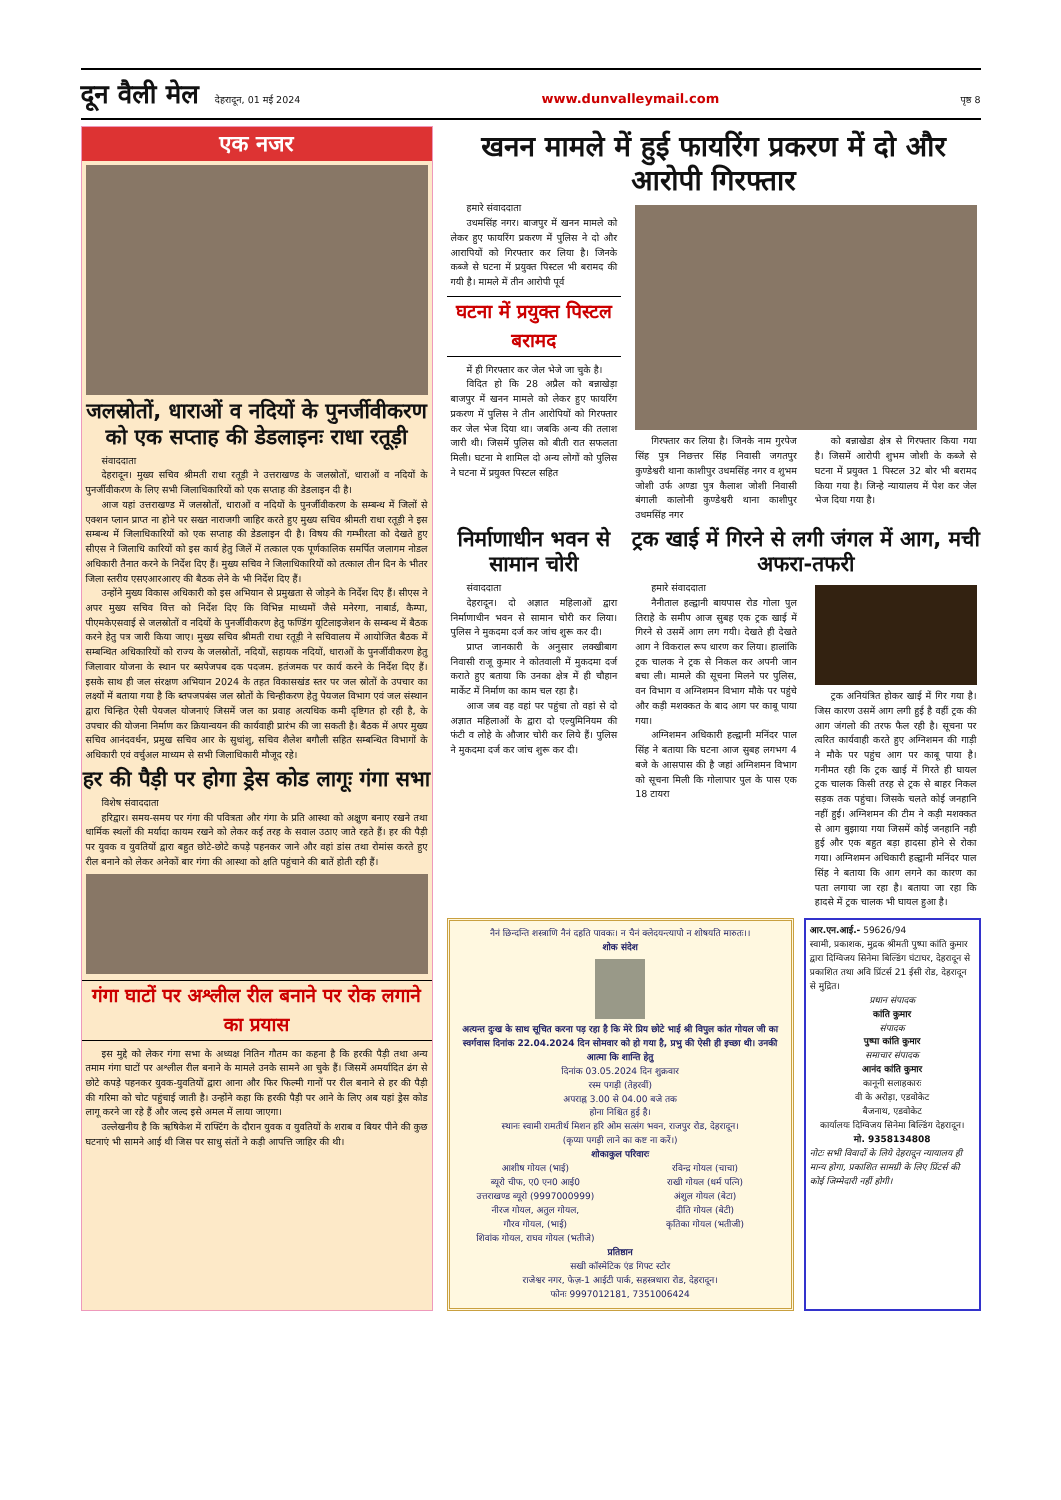दून वैली मेल देहरादून, 01 मई 2024 www.dunvalleymail.com पृष्ठ 8
एक नजर
जलस्रोतों, धाराओं व नदियों के पुनर्जीवीकरण को एक सप्ताह की डेडलाइनः राधा रतूड़ी
संवाददाता
देहरादून। मुख्य सचिव श्रीमती राधा रतूड़ी ने उत्तराखण्ड के जलस्रोतों, धाराओं व नदियों के पुनर्जीवीकरण के लिए सभी जिलाधिकारियों को एक सप्ताह की डेडलाइन दी है।
आज यहां उत्तराखण्ड में जलस्रोतों, धाराओं व नदियों के पुनर्जीवीकरण के सम्बन्ध में जिलों से एक्शन प्लान प्राप्त ना होने पर सख्त नाराजगी जाहिर करते हुए मुख्य सचिव श्रीमती राधा रतूड़ी ने इस सम्बन्ध में जिलाधिकारियों को एक सप्ताह की डेडलाइन दी है। विषय की गम्भीरता को देखते हुए सीएस ने जिलाधि कारियों को इस कार्य हेतु जिलें में तत्काल एक पूर्णकालिक समर्पित जलागम नोडल अधिकारी तैनात करने के निर्देश दिए हैं। मुख्य सचिव ने जिलाधिकारियों को तत्काल तीन दिन के भीतर जिला स्तरीय एसएआरआरए की बैठक लेने के भी निर्देश दिए हैं।
उन्होंने मुख्य विकास अधिकारी को इस अभियान से प्रमुखता से जोड़ने के निर्देश दिए हैं। सीएस ने अपर मुख्य सचिव वित्त को निर्देश दिए कि विभिन्न माध्यमों जैसे मनेरगा, नाबार्ड, कैम्पा, पीएमकेएसवाई से जलस्रोतों व नदियों के पुनर्जीवीकरण हेतु फण्डिंग यूटिलाइजेशन के सम्बन्ध में बैठक करने हेतु पत्र जारी किया जाए। मुख्य सचिव श्रीमती राधा रतूड़ी ने सचिवालय में आयोजित बैठक में सम्बन्धित अधिकारियों को राज्य के जलस्रोतों, नदियों, सहायक नदियों, धाराओं के पुनर्जीवीकरण हेतु जिलावार योजना के स्थान पर ब्सपेजपब दक पदजम. हतंजमक पर कार्य करने के निर्देश दिए हैं। इसके साथ ही जल संरक्षण अभियान 2024 के तहत विकासखंड स्तर पर जल स्रोतों के उपचार का लक्ष्यों में बताया गया है कि ब्तपजपबंस जल स्रोतों के चिन्हीकरण हेतु पेयजल विभाग एवं जल संस्थान द्वारा चिन्हित ऐसी पेयजल योजनाएं जिसमें जल का प्रवाह अत्यधिक कमी दृष्टिगत हो रही है, के उपचार की योजना निर्माण कर क्रियान्वयन की कार्यवाही प्रारंभ की जा सकती है। बैठक में अपर मुख्य सचिव आनंदवर्धन, प्रमुख सचिव आर के सुधांशु, सचिव शैलेश बगौली सहित सम्बन्धित विभागों के अधिकारी एवं वर्चुअल माध्यम से सभी जिलाधिकारी मौजूद रहे।
हर की पैड़ी पर होगा ड्रेस कोड लागूः गंगा सभा
विशेष संवाददाता
हरिद्वार। समय-समय पर गंगा की पवित्रता और गंगा के प्रति आस्था को अक्षुण बनाए रखने तथा धार्मिक स्थलों की मर्यादा कायम रखने को लेकर कई तरह के सवाल उठाए जाते रहते हैं। हर की पैड़ी पर युवक व युवतियों द्वारा बहुत छोटे-छोटे कपड़े पहनकर जाने और वहां डांस तथा रोमांस करते हुए रील बनाने को लेकर अनेकों बार गंगा की आस्था को क्षति पहुंचाने की बातें होती रही हैं।
गंगा घाटों पर अश्लील रील बनाने पर रोक लगाने का प्रयास
इस मुद्दे को लेकर गंगा सभा के अध्यक्ष नितिन गौतम का कहना है कि हरकी पैड़ी तथा अन्य तमाम गंगा घाटों पर अश्लील रील बनाने के मामले उनके सामने आ चुके हैं। जिसमें अमर्यादित ढंग से छोटे कपड़े पहनकर युवक-युवतियों द्वारा आना और फिर फिल्मी गानों पर रील बनाने से हर की पैड़ी की गरिमा को चोट पहुंचाई जाती है। उन्होंने कहा कि हरकी पैड़ी पर आने के लिए अब यहां ड्रेस कोड लागू करने जा रहे हैं और जल्द इसे अमल में लाया जाएगा।
उल्लेखनीय है कि ऋषिकेश में राफ्टिंग के दौरान युवक व युवतियों के शराब व बियर पीने की कुछ घटनाएं भी सामने आई थी जिस पर साधु संतों ने कड़ी आपत्ति जाहिर की थी।
खनन मामले में हुई फायरिंग प्रकरण में दो और आरोपी गिरफ्तार
हमारे संवाददाता
उधमसिंह नगर। बाजपुर में खनन मामले को लेकर हुए फायरिंग प्रकरण में पुलिस ने दो और आरापियों को गिरफ्तार कर लिया है। जिनके कब्जे से घटना में प्रयुक्त पिस्टल भी बरामद की गयी है। मामले में तीन आरोपी पूर्व
घटना में प्रयुक्त पिस्टल बरामद
में ही गिरफ्तार कर जेल भेजे जा चुके है।
विदित हो कि 28 अप्रैल को बन्नाखेड़ा बाजपुर में खनन मामले को लेकर हुए फायरिंग प्रकरण में पुलिस ने तीन आरोपियों को गिरफ्तार कर जेल भेज दिया था। जबकि अन्य की तलाश जारी थी। जिसमें पुलिस को बीती रात सफलता मिली। घटना मे शामिल दो अन्य लोगों को पुलिस ने घटना में प्रयुक्त पिस्टल सहित
गिरफ्तार कर लिया है। जिनके नाम गुरपेज सिंह पुत्र निछत्तर सिंह निवासी जगतपुर कुण्डेश्वरी थाना काशीपुर उधमसिंह नगर व शुभम जोशी उर्फ अण्डा पुत्र कैलाश जोशी निवासी बंगाली कालोनी कुण्डेश्वरी थाना काशीपुर उधमसिंह नगर
को बन्नाखेडा क्षेत्र से गिरफ्तार किया गया है। जिसमें आरोपी शुभम जोशी के कब्जे से घटना में प्रयुक्त 1 पिस्टल 32 बोर भी बरामद किया गया है। जिन्हे न्यायालय में पेश कर जेल भेज दिया गया है।
निर्माणाधीन भवन से सामान चोरी
संवाददाता
देहरादून। दो अज्ञात महिलाओं द्वारा निर्माणाधीन भवन से सामान चोरी कर लिया। पुलिस ने मुकदमा दर्ज कर जांच शुरू कर दी।
प्राप्त जानकारी के अनुसार लक्खीबाग निवासी राजू कुमार ने कोतवाली में मुकदमा दर्ज कराते हुए बताया कि उनका क्षेत्र में ही चौहान मार्केट में निर्माण का काम चल रहा है।
आज जब वह वहां पर पहुंचा तो वहां से दो अज्ञात महिलाओं के द्वारा दो एल्युमिनियम की फंटी व लोहे के औजार चोरी कर लिये हैं। पुलिस ने मुकदमा दर्ज कर जांच शुरू कर दी।
ट्रक खाई में गिरने से लगी जंगल में आग, मची अफरा-तफरी
हमारे संवाददाता
नैनीताल हल्द्वानी बायपास रोड गोला पुल तिराहे के समीप आज सुबह एक ट्रक खाई में गिरने से उसमें आग लग गयी। देखते ही देखते आग ने विकराल रूप धारण कर लिया। हालांकि ट्रक चालक ने ट्रक से निकल कर अपनी जान बचा ली। मामले की सूचना मिलने पर पुलिस, वन विभाग व अग्निशमन विभाग मौके पर पहुंचे और कड़ी मशक्कत के बाद आग पर काबू पाया गया।
अग्निशमन अधिकारी हल्द्वानी मनिंदर पाल सिंह ने बताया कि घटना आज सुबह लगभग 4 बजे के आसपास की है जहां अग्निशमन विभाग को सूचना मिली कि गोलापार पुल के पास एक 18 टायरा
ट्रक अनियंत्रित होकर खाई में गिर गया है। जिस कारण उसमें आग लगी हुई है वहीं ट्रक की आग जंगलो की तरफ फैल रही है। सूचना पर त्वरित कार्यवाही करते हुए अग्निशमन की गाड़ी ने मौके पर पहुंच आग पर काबू पाया है। गनीमत रही कि ट्रक खाई में गिरते ही घायल ट्रक चालक किसी तरह से ट्रक से बाहर निकल सड़क तक पहुंचा। जिसके चलते कोई जनहानि नहीं हुई। अग्निशमन की टीम ने कड़ी मशक्कत से आग बुझाया गया जिसमें कोई जनहानि नही हुई और एक बहुत बड़ा हादसा होने से रोका गया। अग्निशमन अधिकारी हल्द्वानी मनिंदर पाल सिंह ने बताया कि आग लगने का कारण का पता लगाया जा रहा है। बताया जा रहा कि हादसे में ट्रक चालक भी घायल हुआ है।
नैनं छिन्दन्ति शस्त्राणि नैनं दहति पावकः। न चैनं क्लेदयन्त्यापो न शोषयति मारुतः।।
शोक संदेश
अत्यन्त दुःख के साथ सूचित करना पड़ रहा है कि मेरे प्रिय छोटे भाई श्री विपुल कांत गोयल जी का स्वर्गवास दिनांक 22.04.2024 दिन सोमवार को हो गया है, प्रभु की ऐसी ही इच्छा थी। उनकी आत्मा कि शान्ति हेतु
दिनांक 03.05.2024 दिन शुक्रवार
रस्म पगड़ी (तेहरवीं)
अपराह्न 3.00 से 04.00 बजे तक
होना निश्चित हुई है।
स्थानः स्वामी रामतीर्थ मिशन हरि ओम सत्संग भवन, राजपुर रोड, देहरादून।
(कृप्या पगड़ी लाने का कष्ट ना करें।)
शोकाकुल परिवारः
आशीष गोयल (भाई)
ब्यूरो चीफ, ए0 एन0 आई0
उत्तराखण्ड ब्यूरो (9997000999)
नीरज गोयल, अतुल गोयल,
गौरव गोयल, (भाई)
शिवांक गोयल, राघव गोयल (भतीजे)
रविन्द्र गोयल (चाचा)
राखी गोयल (धर्म पत्नि)
अंशुल गोयल (बेटा)
दीति गोयल (बेटी)
कृतिका गोयल (भतीजी)
प्रतिष्ठान
सखी कॉस्मेटिक एंड गिफ्ट स्टोर
राजेश्वर नगर, फेज़-1 आईटी पार्क, सहस्त्रधारा रोड, देहरादून।
फोनः 9997012181, 7351006424
आर.एन.आई.- 59626/94
स्वामी, प्रकाशक, मुद्रक श्रीमती पुष्पा कांति कुमार द्वारा दिग्विजय सिनेमा बिल्डिंग घंटाघर, देहरादून से प्रकाशित तथा अवि प्रिंटर्स 21 ईसी रोड, देहरादून से मुद्रित।
प्रधान संपादक
कांति कुमार
संपादक
पुष्पा कांति कुमार
समाचार संपादक
आनंद कांति कुमार
कानूनी सलाहकारः
वी के अरोड़ा, एडवोकेट
बैजनाथ, एडवोकेट
कार्यालयः दिग्विजय सिनेमा बिल्डिंग देहरादून।
मो. 9358134808
नोटः सभी विवादों के लिये देहरादून न्यायालय ही मान्य होगा, प्रकाशित सामग्री के लिए प्रिंटर्स की कोई जिम्मेदारी नहीं होगी।